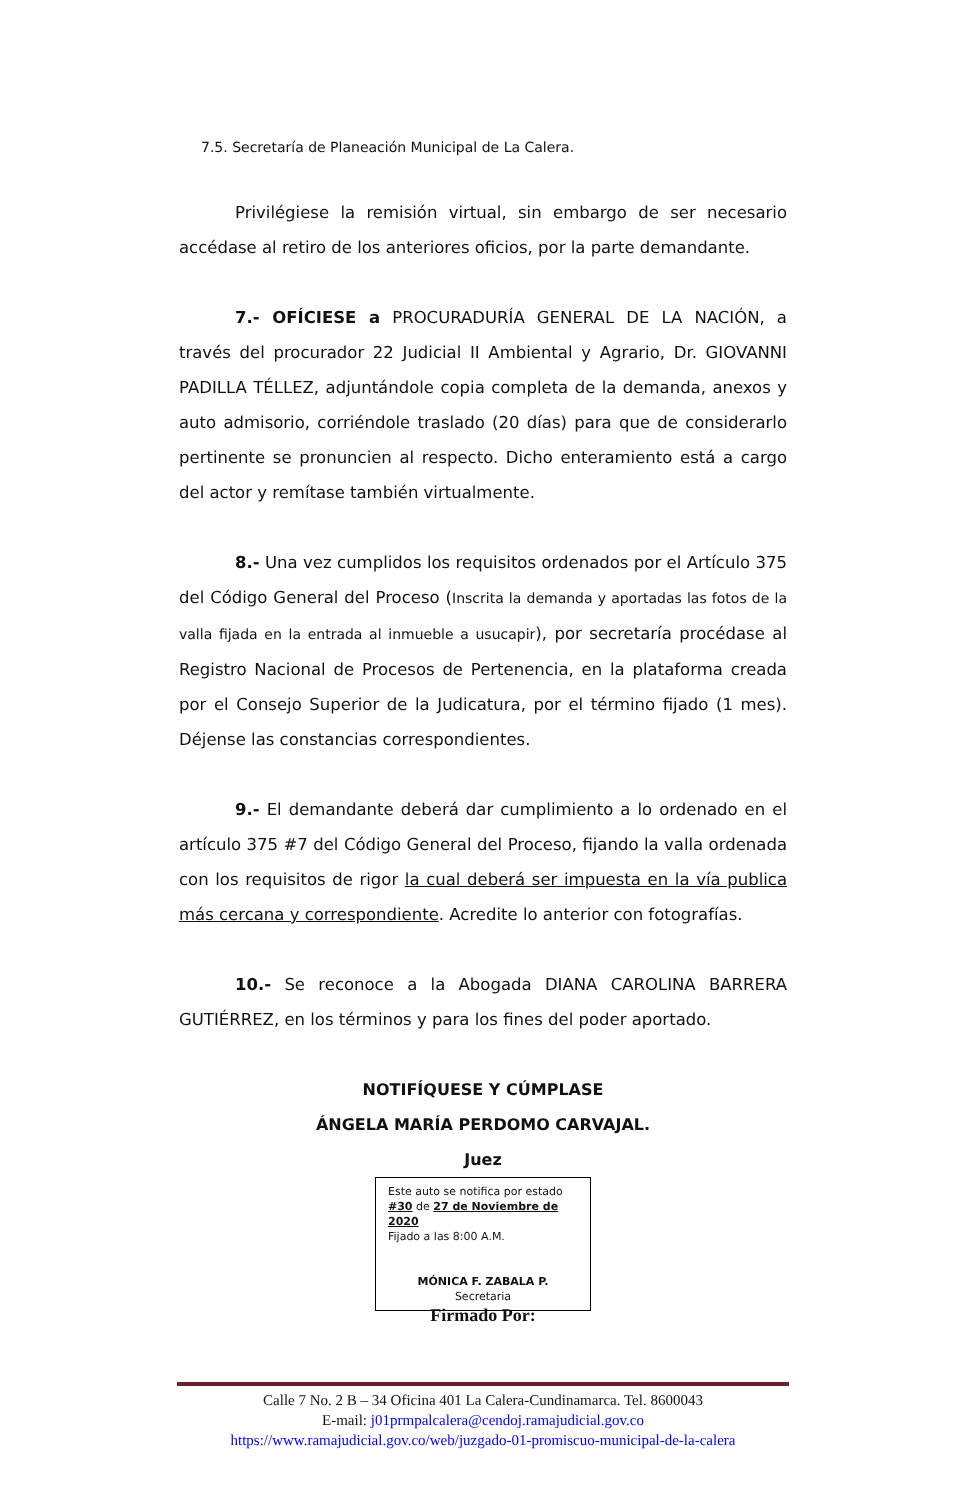7.5. Secretaría de Planeación Municipal de La Calera.
Privilégiese la remisión virtual, sin embargo de ser necesario accédase al retiro de los anteriores oficios, por la parte demandante.
7.- OFÍCIESE a PROCURADURÍA GENERAL DE LA NACIÓN, a través del procurador 22 Judicial II Ambiental y Agrario, Dr. GIOVANNI PADILLA TÉLLEZ, adjuntándole copia completa de la demanda, anexos y auto admisorio, corriéndole traslado (20 días) para que de considerarlo pertinente se pronuncien al respecto. Dicho enteramiento está a cargo del actor y remítase también virtualmente.
8.- Una vez cumplidos los requisitos ordenados por el Artículo 375 del Código General del Proceso (Inscrita la demanda y aportadas las fotos de la valla fijada en la entrada al inmueble a usucapir), por secretaría procédase al Registro Nacional de Procesos de Pertenencia, en la plataforma creada por el Consejo Superior de la Judicatura, por el término fijado (1 mes). Déjense las constancias correspondientes.
9.- El demandante deberá dar cumplimiento a lo ordenado en el artículo 375 #7 del Código General del Proceso, fijando la valla ordenada con los requisitos de rigor la cual deberá ser impuesta en la vía publica más cercana y correspondiente. Acredite lo anterior con fotografías.
10.- Se reconoce a la Abogada DIANA CAROLINA BARRERA GUTIÉRREZ, en los términos y para los fines del poder aportado.
NOTIFÍQUESE Y CÚMPLASE
ÁNGELA MARÍA PERDOMO CARVAJAL.
Juez
Este auto se notifica por estado #30 de 27 de Noviembre de 2020
Fijado a las 8:00 A.M.
MÓNICA F. ZABALA P.
Secretaria
Firmado Por:
Calle 7 No. 2 B – 34 Oficina 401 La Calera-Cundinamarca. Tel. 8600043
E-mail: j01prmpalcalera@cendoj.ramajudicial.gov.co
https://www.ramajudicial.gov.co/web/juzgado-01-promiscuo-municipal-de-la-calera